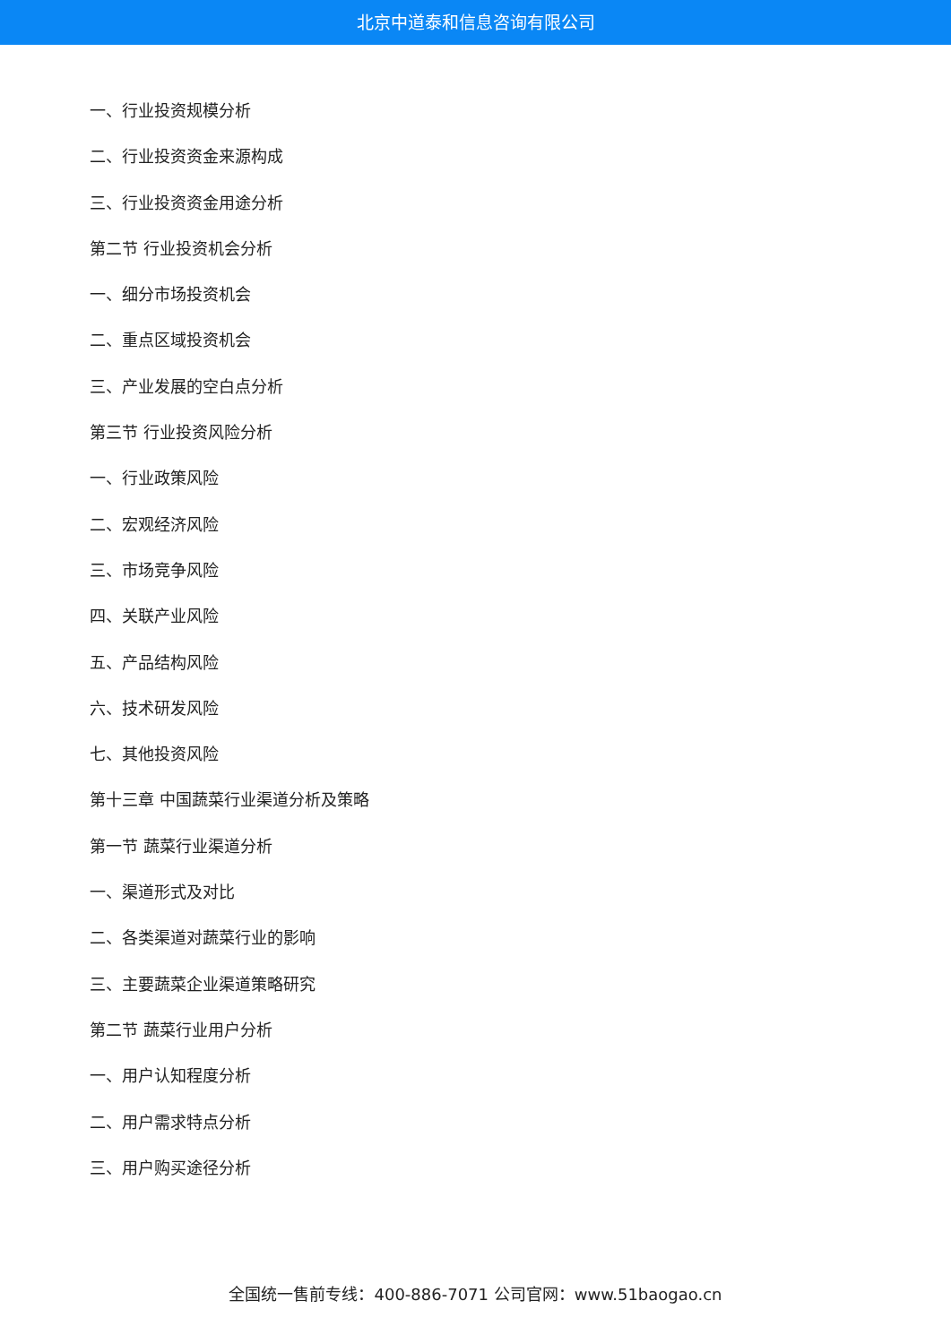北京中道泰和信息咨询有限公司
一、行业投资规模分析
二、行业投资资金来源构成
三、行业投资资金用途分析
第二节 行业投资机会分析
一、细分市场投资机会
二、重点区域投资机会
三、产业发展的空白点分析
第三节 行业投资风险分析
一、行业政策风险
二、宏观经济风险
三、市场竞争风险
四、关联产业风险
五、产品结构风险
六、技术研发风险
七、其他投资风险
第十三章 中国蔬菜行业渠道分析及策略
第一节 蔬菜行业渠道分析
一、渠道形式及对比
二、各类渠道对蔬菜行业的影响
三、主要蔬菜企业渠道策略研究
第二节 蔬菜行业用户分析
一、用户认知程度分析
二、用户需求特点分析
三、用户购买途径分析
全国统一售前专线：400-886-7071 公司官网：www.51baogao.cn